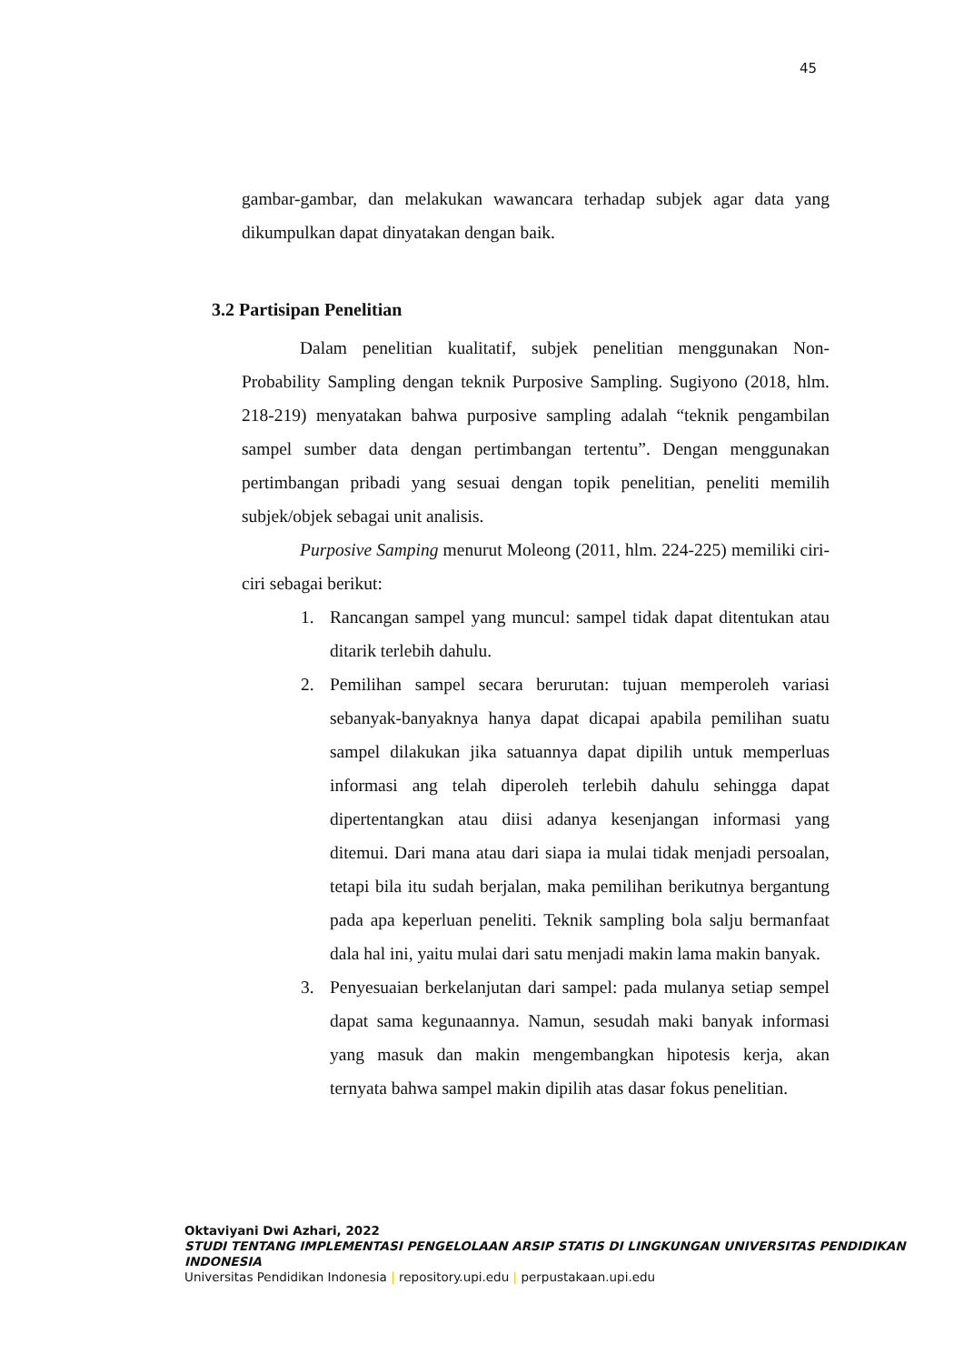45
gambar-gambar, dan melakukan wawancara terhadap subjek agar data yang dikumpulkan dapat dinyatakan dengan baik.
3.2 Partisipan Penelitian
Dalam penelitian kualitatif, subjek penelitian menggunakan Non-Probability Sampling dengan teknik Purposive Sampling. Sugiyono (2018, hlm. 218-219) menyatakan bahwa purposive sampling adalah “teknik pengambilan sampel sumber data dengan pertimbangan tertentu”. Dengan menggunakan pertimbangan pribadi yang sesuai dengan topik penelitian, peneliti memilih subjek/objek sebagai unit analisis.
Purposive Samping menurut Moleong (2011, hlm. 224-225) memiliki ciri-ciri sebagai berikut:
1. Rancangan sampel yang muncul: sampel tidak dapat ditentukan atau ditarik terlebih dahulu.
2. Pemilihan sampel secara berurutan: tujuan memperoleh variasi sebanyak-banyaknya hanya dapat dicapai apabila pemilihan suatu sampel dilakukan jika satuannya dapat dipilih untuk memperluas informasi ang telah diperoleh terlebih dahulu sehingga dapat dipertentangkan atau diisi adanya kesenjangan informasi yang ditemui. Dari mana atau dari siapa ia mulai tidak menjadi persoalan, tetapi bila itu sudah berjalan, maka pemilihan berikutnya bergantung pada apa keperluan peneliti. Teknik sampling bola salju bermanfaat dala hal ini, yaitu mulai dari satu menjadi makin lama makin banyak.
3. Penyesuaian berkelanjutan dari sampel: pada mulanya setiap sempel dapat sama kegunaannya. Namun, sesudah maki banyak informasi yang masuk dan makin mengembangkan hipotesis kerja, akan ternyata bahwa sampel makin dipilih atas dasar fokus penelitian.
Oktaviyani Dwi Azhari, 2022
STUDI TENTANG IMPLEMENTASI PENGELOLAAN ARSIP STATIS DI LINGKUNGAN UNIVERSITAS PENDIDIKAN INDONESIA
Universitas Pendidikan Indonesia | repository.upi.edu | perpustakaan.upi.edu